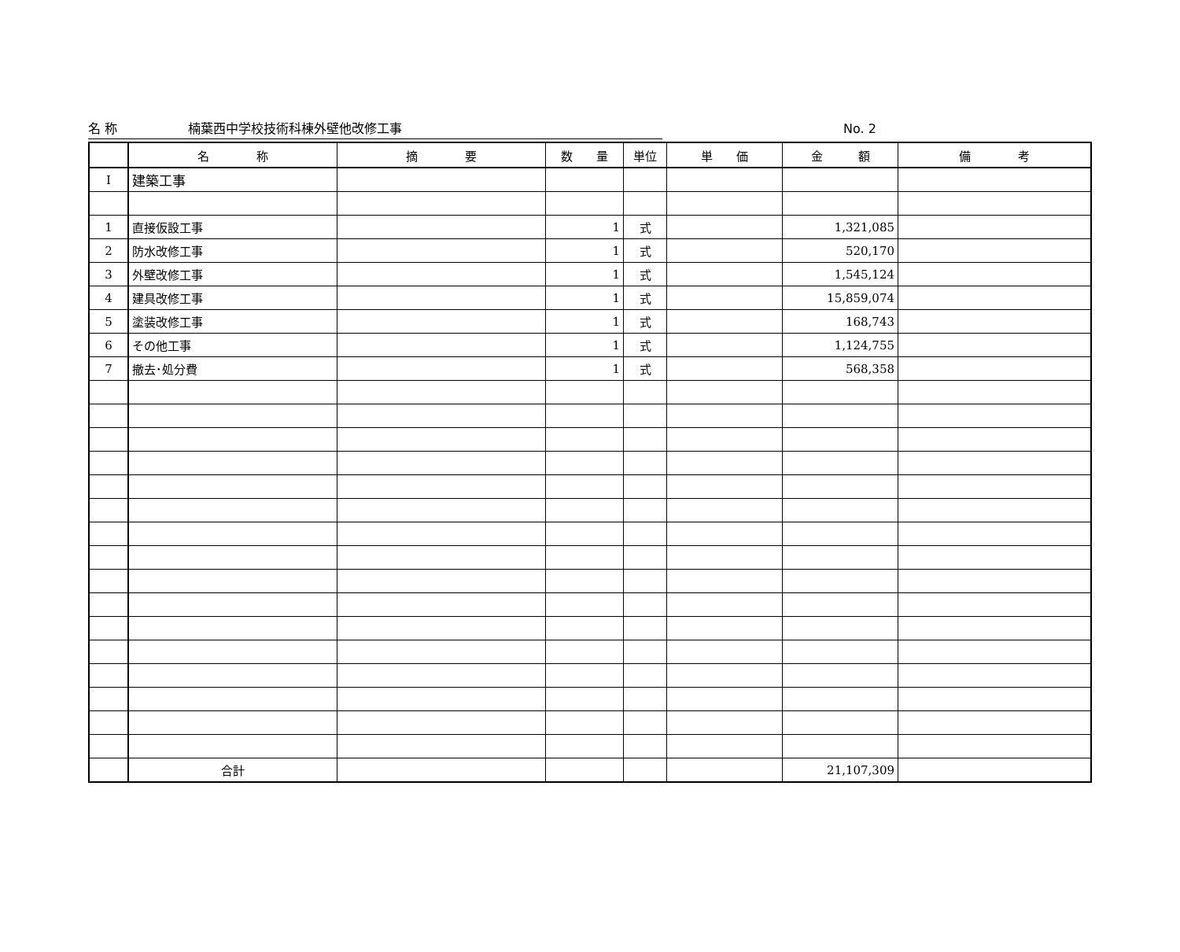名 称 楠葉西中学校技術科棟外壁他改修工事 No. 2
| | 名 称 | 摘 要 | 数 量 | 単位 | 単 価 | 金 額 | 備 考 |
| --- | --- | --- | --- | --- | --- | --- | --- |
| Ⅰ | 建築工事 | | | | | | |
| 1 | 直接仮設工事 | | 1 | 式 | | 1,321,085 | |
| 2 | 防水改修工事 | | 1 | 式 | | 520,170 | |
| 3 | 外壁改修工事 | | 1 | 式 | | 1,545,124 | |
| 4 | 建具改修工事 | | 1 | 式 | | 15,859,074 | |
| 5 | 塗装改修工事 | | 1 | 式 | | 168,743 | |
| 6 | その他工事 | | 1 | 式 | | 1,124,755 | |
| 7 | 撤去･処分費 | | 1 | 式 | | 568,358 | |
| | 合計 | | | | | 21,107,309 | |